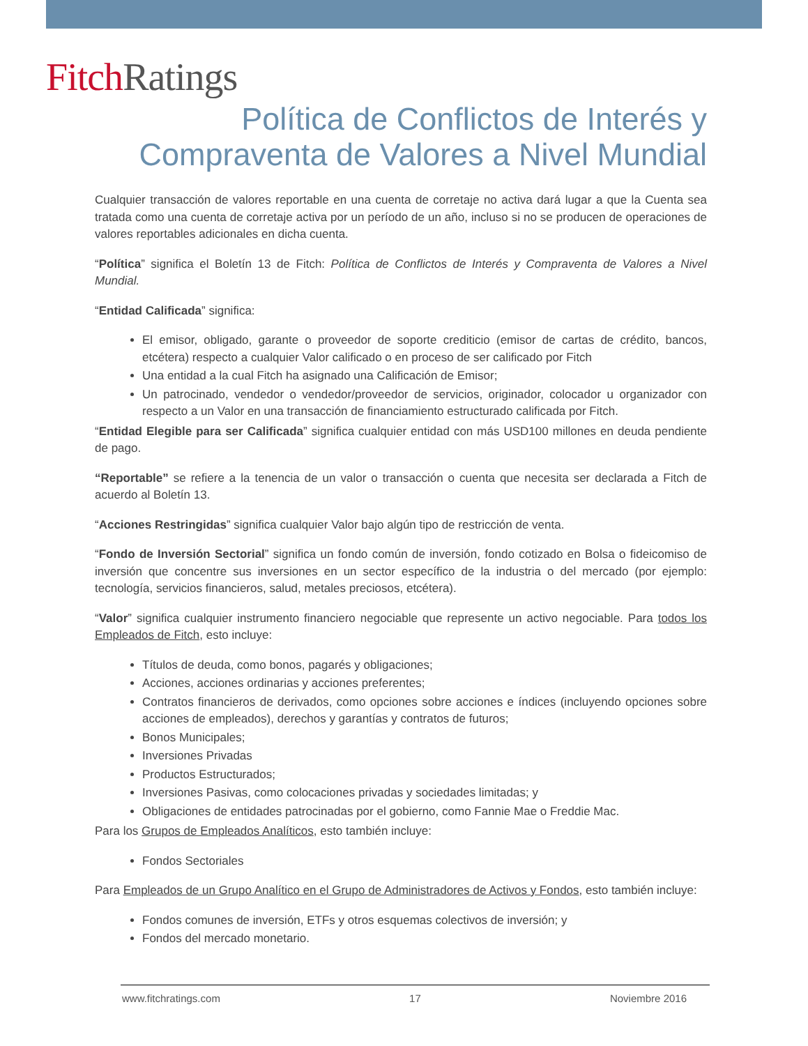Fitch Ratings
Política de Conflictos de Interés y
Compraventa de Valores a Nivel Mundial
Cualquier transacción de valores reportable en una cuenta de corretaje no activa dará lugar a que la Cuenta sea tratada como una cuenta de corretaje activa por un período de un año, incluso si no se producen de operaciones de valores reportables adicionales en dicha cuenta.
“Política” significa el Boletín 13 de Fitch: Política de Conflictos de Interés y Compraventa de Valores a Nivel Mundial.
“Entidad Calificada” significa:
El emisor, obligado, garante o proveedor de soporte crediticio (emisor de cartas de crédito, bancos, etcétera) respecto a cualquier Valor calificado o en proceso de ser calificado por Fitch
Una entidad a la cual Fitch ha asignado una Calificación de Emisor;
Un patrocinado, vendedor o vendedor/proveedor de servicios, originador, colocador u organizador con respecto a un Valor en una transacción de financiamiento estructurado calificada por Fitch.
“Entidad Elegible para ser Calificada” significa cualquier entidad con más USD100 millones en deuda pendiente de pago.
“Reportable” se refiere a la tenencia de un valor o transacción o cuenta que necesita ser declarada a Fitch de acuerdo al Boletín 13.
“Acciones Restringidas” significa cualquier Valor bajo algún tipo de restricción de venta.
“Fondo de Inversión Sectorial” significa un fondo común de inversión, fondo cotizado en Bolsa o fideicomiso de inversión que concentre sus inversiones en un sector específico de la industria o del mercado (por ejemplo: tecnología, servicios financieros, salud, metales preciosos, etcétera).
“Valor” significa cualquier instrumento financiero negociable que represente un activo negociable. Para todos los Empleados de Fitch, esto incluye:
Títulos de deuda, como bonos, pagarés y obligaciones;
Acciones, acciones ordinarias y acciones preferentes;
Contratos financieros de derivados, como opciones sobre acciones e índices (incluyendo opciones sobre acciones de empleados), derechos y garantías y contratos de futuros;
Bonos Municipales;
Inversiones Privadas
Productos Estructurados;
Inversiones Pasivas, como colocaciones privadas y sociedades limitadas; y
Obligaciones de entidades patrocinadas por el gobierno, como Fannie Mae o Freddie Mac.
Para los Grupos de Empleados Analíticos, esto también incluye:
Fondos Sectoriales
Para Empleados de un Grupo Analítico en el Grupo de Administradores de Activos y Fondos, esto también incluye:
Fondos comunes de inversión, ETFs y otros esquemas colectivos de inversión; y
Fondos del mercado monetario.
www.fitchratings.com 17 Noviembre 2016